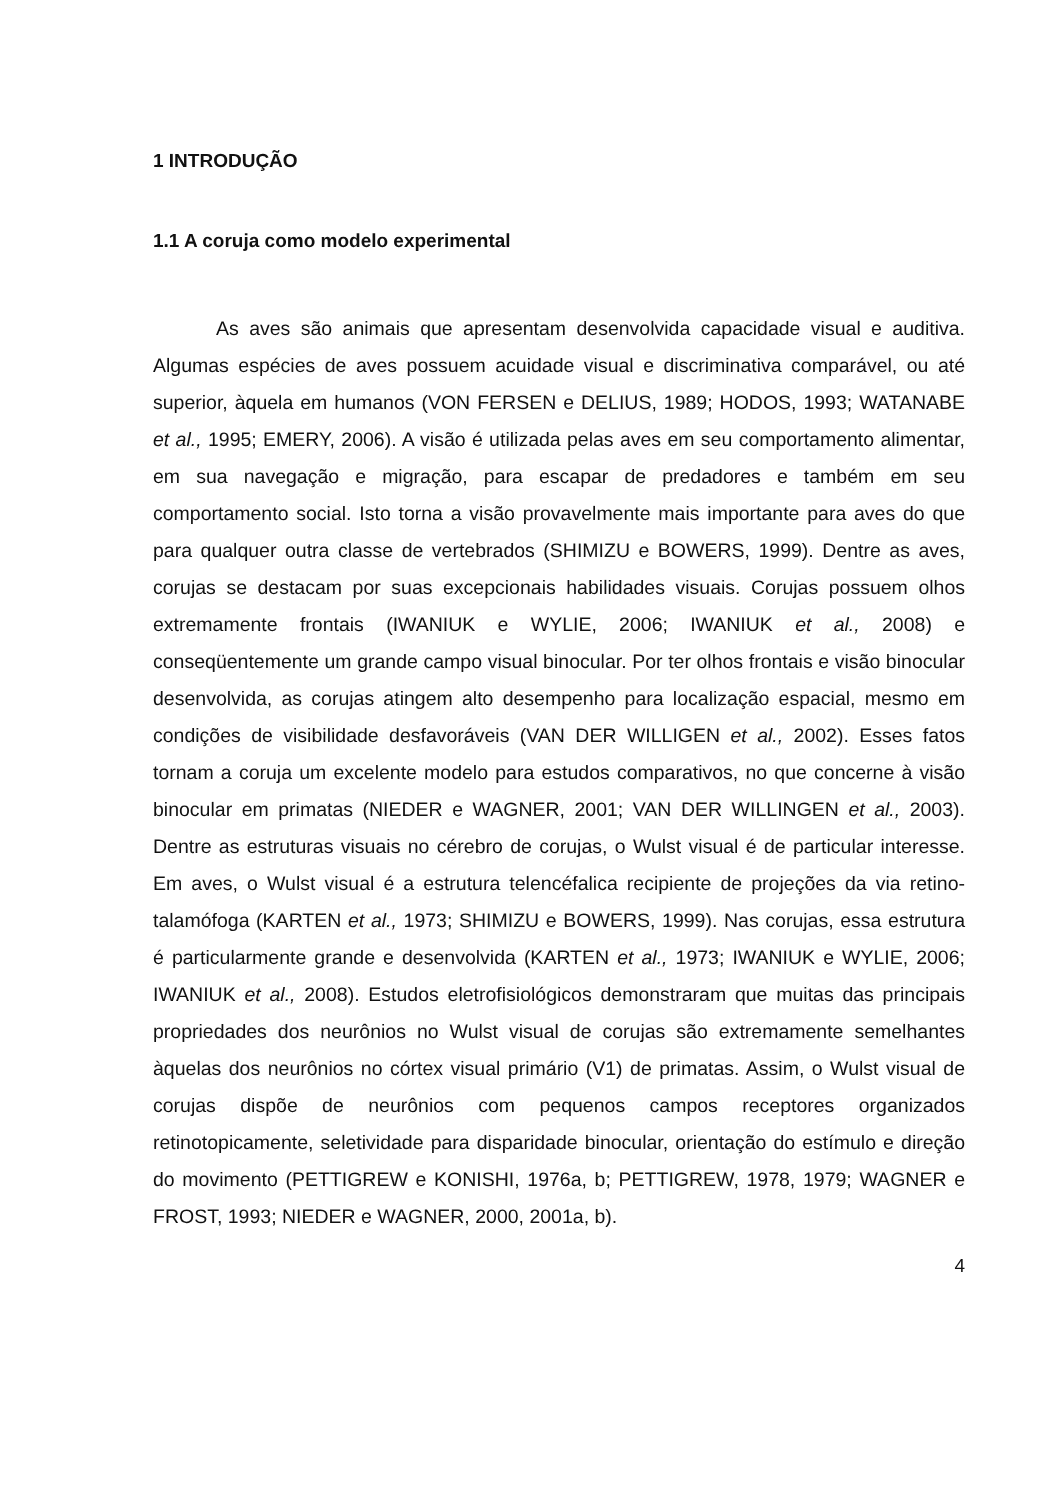1 INTRODUÇÃO
1.1 A coruja como modelo experimental
As aves são animais que apresentam desenvolvida capacidade visual e auditiva. Algumas espécies de aves possuem acuidade visual e discriminativa comparável, ou até superior, àquela em humanos (VON FERSEN e DELIUS, 1989; HODOS, 1993; WATANABE et al., 1995; EMERY, 2006). A visão é utilizada pelas aves em seu comportamento alimentar, em sua navegação e migração, para escapar de predadores e também em seu comportamento social. Isto torna a visão provavelmente mais importante para aves do que para qualquer outra classe de vertebrados (SHIMIZU e BOWERS, 1999). Dentre as aves, corujas se destacam por suas excepcionais habilidades visuais. Corujas possuem olhos extremamente frontais (IWANIUK e WYLIE, 2006; IWANIUK et al., 2008) e conseqüentemente um grande campo visual binocular. Por ter olhos frontais e visão binocular desenvolvida, as corujas atingem alto desempenho para localização espacial, mesmo em condições de visibilidade desfavoráveis (VAN DER WILLIGEN et al., 2002). Esses fatos tornam a coruja um excelente modelo para estudos comparativos, no que concerne à visão binocular em primatas (NIEDER e WAGNER, 2001; VAN DER WILLINGEN et al., 2003). Dentre as estruturas visuais no cérebro de corujas, o Wulst visual é de particular interesse. Em aves, o Wulst visual é a estrutura telencéfalica recipiente de projeções da via retino-talamófoga (KARTEN et al., 1973; SHIMIZU e BOWERS, 1999). Nas corujas, essa estrutura é particularmente grande e desenvolvida (KARTEN et al., 1973; IWANIUK e WYLIE, 2006; IWANIUK et al., 2008). Estudos eletrofisiológicos demonstraram que muitas das principais propriedades dos neurônios no Wulst visual de corujas são extremamente semelhantes àquelas dos neurônios no córtex visual primário (V1) de primatas. Assim, o Wulst visual de corujas dispõe de neurônios com pequenos campos receptores organizados retinotopicamente, seletividade para disparidade binocular, orientação do estímulo e direção do movimento (PETTIGREW e KONISHI, 1976a, b; PETTIGREW, 1978, 1979; WAGNER e FROST, 1993; NIEDER e WAGNER, 2000, 2001a, b).
4